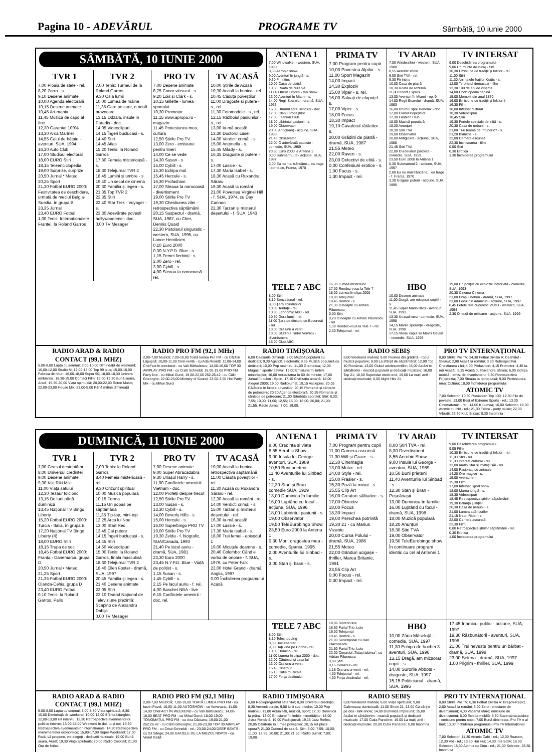Pagina 10 - ADEVĂRUL PROGRAME TV Sâmbătă, 10 iunie 2000
SÂMBĂTĂ, 10 IUNIE 2000
TVR 1
7,00 Ploaia de stele - rel.
8,20 Zorro - s.
9,10 Desene animate
10,00 Agenda electorală
10,15 Desene animate
10,45 Art-mania
11,45 Muzica de capo al fine
12,30 Garantat 100%
13,30 Arca Marinei
14,55 Calul de bătaie - aventuri, SUA, 1994
16,30 Auto Club
17,00 Studioul electoral
18,00 EURO Știri
18,15 Teleenciclopedia
19,00 Surprize, surprize
20,50 Jurnal * Meteo
20,25 Sport
21,30 Fotbal EURO 2000: Festivitatea de deschidere, urmată de meciul Belgia-Suedia, în grupa B
23,35 Jurnal
23,40 EURO Fotbal
1,00 Tenis: Internaționalele Franței, la Roland Garros
TVR 2
7,00 Tenis: Turneul de la Roland Garros
9,30 Osia lumii
10,00 Lumea de mâine
11,35 Care pe care, o nouă provocare
13,15 Odzala, insule în Paradis - doc.
14,05 Videoclipuri
14,15 Îngeri buclucași - s.
14,40 Știri
14,45 Atlas
15,20 Tenis: la Roland Garros
17,30 Femeia misterioasă - s.
18,30 Telejurnal TVR 2
18,45 Lumini și umbre - s.
19,40 Un secol de cinema
20,30 Familia și legea - s.
21,35 Top TVR 2
22,35 Știri
22,40 Star Trek - Voyager - s.
23,30 Adevărate povești hollywoodiene - doc.
0,00 TV Mesager
PRO TV
7,00 Desene animate
8,25 Conor viteazul - s.
9,20 Lois și Clark - s.
10,15 Gillette - lumea sportului
10,30 Promotor
11,15 www.apropo.ro - magazin
11,45 Protesiunea mea, cultura
12,50 Știrile Pro TV
13,00 Zero - emisiune pentru tineri
14,00 Ce se vede
14,30 Susan - s
15,00 Cybill - s.
15,30 Echipa mol
15,45 Hercule - s.
16,30 Profashion
17,00 Steaua ta norocoasă - divertisment
19,00 Știrile Pro TV
19,30 Chestiunea zilei - retrospectiva săptămânii
20,15 Suspectul - dramă, SUA, 1987, cu Cher, Dennis Quaid
22,30 Pistolarul singuratic - western, SUA, 1995, cu Lance Henriksen
0,10 Euro 2000
0,30 N.Y.P.D. Blue - s
1,15 Femei fierbinți - s.
2,00 Zero - rel.
3,00 Cybill - s.
4,00 Steaua ta norocoasă - rel.
TV ACASĂ
10,00 Știrile de Acasă
10,30 Acasă la bunica - rel.
10,45 Căsuța poveștilor
11,00 Dragoste și putere - s., rel.
11,30 Fotomodele - s., rel.
12,15 Războiul pasiunilor - s., rel.
13,00 Ia-mă acasă!
13,30 Doctorul casei
14,00 Verdict: crimă! - s.
15,00 Antonella - s.
15,45 Milady - s.
16,35 Dragoste și putere - s.
17,00 Lassie - s.
17,30 Maria Isabel - s.
18,30 Acasă cu Ruxandra Săraru
19,30 Acasă la români
21,00 Povestea Virginei Hill - f. SUA, 1974, cu Day Cannon
22,30 Tarzan și misterul deșertului - f. SUA, 1943
ANTENA 1
7,00 Windwalker - western, SUA, 1980
8,55 Aerobic show
9,00 Aventuri în junglă - s.
9,30 Fir intins
10,00 Casa de piatră
10,30 Roata de rezervă
11,00 Orient Expres - talk show
13,00 Aventuri în Miami - s.
14,00 Regii Soarelui - dramă, SUA, 1963
16,00 Drumul spre Benclux - doc.
17,00 Clanul Popeștilor
17,30 Fashion Club
18,00 Libirintul pasiunii - s.
19,00 Observator
20,00 Antigloanț - acțiune, SUA, 1988
21,45 Observator
22,00 O adevărată pacoste - comedie, SUA, 1959
23,50 Euro 2000 la Antena 1
0,30 Submarinul 2 - acțiune, SUA, 1997
2,00 Ea nu mai trăncăne... ea trage - comedie, Franța, 1970
PRIMA TV
7,00 Program pentru copii
10,00 Povestea Alpilor - s.
11,00 Sport Magazin
14,00 Impact
14,30 Exploziv
15,00 Viper - s. rel.
16,00 Salvați de clopoțel - s.
17,00 Viper - s.
18,00 Focus
18,30 Impact
19,10 Cavalerul rătăcitor - s.
20,00 Grădini de piatră - dramă, SUA, 1987
21,55 Meteo
22,00 Raven - s.
23,00 Detectivi de elită - s.
0,00 Confesiuni erotice - s.
1,00 Focus - s.
1,30 Impact - rel.
TV ARAD
7,00 Windwalker - western, SUA, 1980
8,55 Aerobic show
9,00 Știri TVA - rel.
9,30 Fir intins
10,00 Casa de piatră
10,30 Roata de rezervă
11,00 Orient Expres
13,00 Aventuri în Miami - ep. 9
14,00 Regii Soarelui - dramă, SUA, 1963
16,00 Drumul spre Benelux - doc.
17,00 Clanul Popeștilor
17,30 Fashion Club
18,00 Muzică populară
18,20 Anunțuri
18,30 Știri TVA
19,00 Observator
20,00 Antigloanț - acțiune, SUA, 1988
21,45 Știri TVA
22,00 O adevărat pacoste - comedie, SUA, 1959
23,50 Euro 2000 la Antena 1
0,30 Submarinul 2 - acțiune, SUA, 1997
2,00 Ea nu mai trăncăne... ea trage - f. Franța, 1970
3,30 Ucigașii puterii - acțiune, SUA, 1995
TV INTERSAT
9,00 Deschiderea programului
9,00 Un munte de curaj - film
10,30 Emisiune de tradiții și folclor - rel.
11,00 Știri
11,30 Animalele fraților Kratts - s.
12,00 Teroristul demascat - film
13,30 100 de ani de cinema
14,00 Enciclopedia canină
15,00 Memorii din anul 1870
16,00 Emisiune de tradiții și folclor II
16,30 Film
18,00 Intersat cultural
18,30 Videoclipuri
18,45 Știri
19,30 Forțele speciale de elită - s.
20,30 Casa de nebuni - s.
21,00 Ți-e teamă de întuneric? - s.
21,20 Blanche - s.
22,00 Camera ascunsă
22,30 Închisoarea - film
0,00 Știri
0,30 Erotica
1,30 Închiderea programului
TELE 7 ABC
8,00 Știri
8,10 Senzațional - rel.
9,00 Țara spiridușilor
10,00 Tentații - rel.
10,30 Economic ABC - rel.
10,50 Gura lumii - rel.
11,00 Țara de dincolo de București - rel.
13,00 Ora unu a venit
13,05 Studioul Tudor Vornicu - divertisment
16,00 Club ABC
16,30 Lumea misterelor
17,00 Rendez-vous la Tele 7
18,00 Lumea în clipa 2000
19,00 Telejurnal
19,45 Derrick - s.
21,30 O noapte cu Adrian Păunescu
0,00 Știri
0,20 O noapte cu Adrian Păunescu - rel.
1,30 Rendez-vous la Tele 7 - rel.
2,30 Telejurnal - rel.
HBO
10,00 Desene animate
11,00 Dragă, am micșorat copiii! - s.
11,45 Super Mario Bros - aventuri, SUA, 1993
13,30 Uriașul meu - comedie, SUA, 1998
14,15 Marile speranțe - dragoste, SUA, 1998
17,15 Vreau capul lui Mavis Davis! - comedie, SUA, 1998
19,00 Un polițist cu explozie întârziată - comedie, SUA, 1993
20,30 Cinema Cinema
21,00 Orașul nebun - dramă, SUA, 1997
23,00 Focul din adâncuri - acțiune, SUA, 1997
0,45 Fetele rele cuceresc Vestul - western, SUA, 1994
2,30 O mizâ de milioane - acțiune, SUA, 1999
RADIO ARAD & RADIO CONTACT (99,1 MHZ)
5,00-8,00 Lupta cu somnul; 8,00-10,00 Dimineață de weekend; 10,00-12,00 Studio M; 12,00-15,00 Top 99 plus; 15,00-16,00 Fabrica de hituri; 16,00-18,00 Super 50; 18,00-18,30 Univers ambiental; 18,30-19,00 Contact Film; 19,00-19,30 Bună seara, Arad!; 19,30-20,00 Viața spirituală; 20,00-22,00 Roton Music; 22,00-23,00 House Mix; 23,00-5,00 Până mâine dimineață
RADIO PRO FM (92,1 MHz)
2,00-7,00 Muzică; 7,00-10,00 Toată lumea Pro FM - cu Cătălin Lăpușcă; 10,00-11,00 Ciné-verité - cu Ada Rosetti; 11,00-14,00 CheFact în weekend - cu Vali Bărbulescu; 14,00-16,00 TOP 30 AIRPLAY PRO FM - cu Cristi Schnebli; 16,00-19,00 PRO FM Party line - cu Mihai Gurci; 19,00-22,00 252.26.42 - cu Călin Gheorghe; 22,00-23,00 Ministry of Sound; 23,00-3,00 Hot Party Mix - cu Mihai Gurci
RADIO TIMIȘOARA
6,00 Ceasurile dimineții; 8,00 Muzică populară cu dedicații; 9,30 Agendă electorală; 9,35 Muzică populară cu dedicații; 10,00 Pop matineu; 11,00 Gramatica; 12,00 Magazin sportiv estival; 13,00 Emisiune în limbile minoritaților; 16,00 Actualitatea în 60 de minute; 17,00 Jurnal în culori - Sport; 17,10 Civilizația umană; 18,00 Alegeri 2000; 19,00 Radiojurnal; 19,15 Asclepios; 20,05 Călătorie în lumea poveștilor; 20,15 Romanțe și cântece de petrecere; 20,30 Agenda electorală; 20,35 Romanțe și cântece de petrecere; 21,00 Sâmbăta sportivă; Știri: 6,00; 7,55; 10,00; 11,00; 12,55; 16,00; 18,00; 20,00; 21,00; 21,55. Radio Jurnal: 7,00; 19,00.
RADIO SEBIȘ
6,00 Weekend matinal; 8,00 Floarea din grădină - topul muzicii populare; 9,00 La sfârșit de săptămână; 12,00 Top 10 România; 13,00 Clubul adolescenților; 15,00 Astăzi te sărbătorim - muzică populară și dedicații muzicale; 16,00 Top 21; 18,00 Superstar week-end; 19,00 La mulți ani! - dedicații muzicale; 0,00 Night Hits 21
PRO TV INTERNAȚIONAL
0,00 Știrile Pro TV; 24,30 Fotbal Divizia A: Ceahlăul - Steaua; 2,00 Acasă la români; 3,30 Retrospectivă. Chestiunea zilei; 4,00 Profashion; 4,15 Promotor; 4,45 Ia-mă Acasă!; 5,15 Acasă cu Ruxandra Săraru; 6,00 Echipa mobilă - emis. de divertisment; 6,30 Retrospectiva Pr(o)cezia; 7,00 Steaua ta norocoasă; 9,00 Profesiunea mea: Cultura; 10,00 Închiderea programului
ATOMIC TV
7,00 Selector; 10,30 Romanian Top 100; 12,30 File de poveste; 13,00 Best of Extreme Sports - rel.; 13,30 Cinematomic - rel.; 14,00 K Lumea; 16,00 Selector; 18,30 Atomix cu INA - rel.; 21,30 Febra - party music; 22,30 Vibrații; 23,30 Klub Bizzar; 0,30 Insomnia
DUMINICĂ, 11 IUNIE 2000
TVR 1
7,00 Ceasul deșteptător
8,00 Universul credinței
9,00 Desene animate
9,30 Kiki Riki Miki
11,00 Viața satului
12,30 Tezaur folcloric
13,15 De luni până duminică
13,45 Național TV Bingo Liberty
15,20 Fotbal EURO 2000: Turcia - Italia, în grupa B
17,20 Național TV Bingo Liberty (II)
18,00 EURO Știri
18,15 Trupa de șoc
18,45 Fotbal EURO 2000: Franța - Danemarca, grupa D
20,50 Jurnal • Meteo
21,25 Sport
21,35 Fotbal EURO 2000: Olanda-Cehia, grupa D
23,40 EURO Fotbal
0,10 Tenis: la Roland Garros, Paris
TVR 2
7,00 Tenis: la Roland Garros
8,40 Femeia misterioasă - rel.
9,30 Orizont spiritual
10,00 Muzică populară
10,15 Ferma
11,15 Un popas pe săptămână
11,35 Tip-top, mini-top
12,25 Arca lui Noe
13,00 Start Rec
13,45 Cai putere
14,15 Îngeri bucluc­ași - s.
14,45 Știri
14,50 Videoclipuri
15,00 Tenis: la Roland Garros, finala masculină
18,30 Telejurnal TVR 2
18,40 Ellen Foster - dramă, SUA, 1997
20,45 Familia și legea - s.
21,40 Desene animate
22,05 Știri
22,10 Teatrul Național de Televiziune prezintă: Scapino de Alexandru Dabija
0,00 TV Mesager
PRO TV
7,00 Desene animate
9,00 Super Abracadabra
9,30 Uriașul Harry - s.
11,00 Conflictele omenirii: Vietnam - doc.
12,00 Profeții despre trecut
12,50 Știrile Pro TV
13,00 Susan - s.
13,30 Cybill - s.
14,00 Beverly Hills - s.
15,00 Hercule - s.
16,00 Superbingo PRO TV
19,00 Știrile Pro TV
19,30 Zelda - f. biografic, SUA/Canada, 1993
21,40 Pe lacul auriu - dramă, SUA, 1981
23,30 Euro 2000
23,45 N.Y.P.D. Blue - Viață de polițist - s.
1,15 Susan - s.
1,45 Cybill - s.
2,15 Pe lacul auriu - f. rel.
4,00 Baschet NBA - live
6,15 Conflictele omenirii - doc. rel.
TV ACASĂ
10,00 Acasă la bunica - retrospectiva săptămânii
11,00 Căsuța poveștilor - rel.
11,30 Acasă cu Ruxandra Săraru - rel.
12,30 Acasă la români - rel.
14,00 Verdict: crimă! - s.
15,00 Tarzan și misterul deșertului - rel.
16,30 Ia-mă acasă!
17,00 Lassie - s.
17,30 Maria Isabel - s.
18,00 Trei femei - episodul 1
19,00 Micuțele doamne - s.
20,40 Colombo: Când e vorba de onoare - f. SUA, 1976, cu Peter Falk
22,00 Hotel Grand - dramă, Anglia, 1997
0,00 Închiderea programului Acasă
ANTENA 1
8,00 Credința și viața
8,55 Aerobic Show
9,00 Insula lui George - aventuri, SUA, 1989
10,50 Buni prieteni
11,40 Aventurile lui Sinbad - s.
12,30 Stan și Bran - comedie SUA, 1929
13,00 Duminica în familie
16,00 Luptând cu focul - acțiune, SUA, 1996
18,00 Labirintul pasiunii - s.
19,00 Observator
19,50 TeleEurobingo Show
23,50 Euro 2000 la Antena 1
0,30 Mori, dragostea mea - comedie, Spania, 1995
2,00 Aventurile lui Sinbad - s.
3,00 Stan și Bran - s.
PRIMA TV
7,00 Program pentru copii
11,00 Camera ascunsă
11,30 Will și Grace - s.
12,30 Cinemagia
13,00 Motor - rel.
14,00 Style - rel.
15,00 Frasier - s.
15,30 Pozâ la minut - s.
15,55 Clip Art
16,00 Creaturi sălbatice - s.
17,00 Obiectiv
18,00 Focus
18,30 Impact
19,00 Perechea potrivită
19,30 21 - cu Marius Vizante
20,00 Cursa Polului - dramă, SUA, 1986
21,55 Meteo
22,00 Gânduri ucigașe - thriller, Marea Britanie, 1991
23,55 Clip Art
0,00 Focus - rel.
0,30 Impact - rel.
TV ARAD
8,00 Știri TVA - rel.
8,30 Divertisment
8,55 Aerobic Show
9,00 Insula lui George - aventuri, SUA, 1969
10,50 Buni prieteni
11,40 Aventurile lui Sinbad - s.
12,30 Stan și Bran - Pușcăriașii
13,00 Duminica în familie
16,00 Luptând cu focul - dramă, SUA, 1998
18,00 Muzică populară
18,20 Anunțuri
18,30 Știri TVA
19,00 Observator
19,50 TeleEurobingo show
În continuare program identic cu cel al Antenei 1
TV INTERSAT
9,00 Deschiderea programului
9,05 Film
10,30 Emisiune de tradiții și folclor - rel.
11,00 Știri - rel.
11,30 Intersat cultural - rel.
12,00 Audio Star și invitații săi - rel.
14,00 Pasionați de animale
14,20 Ore magice - s.
15,00 Aventurierii
15,30 Film
17,00 Intersat Sport show
18,00 Marea junglă - s.
18,30 Videoclipuri
18,45 Retrospectiva știrilor săptămânii
19,30 Balanța justiției
20,30 Casa de nebuni - s.
21,00 Lumea adâncurilor
21,15 Neon Rider - s.
22,00 Camera ascunsă
22,30 Film
0,00 Retrospectiva știrilor săptămânii - rel.
0,30 Erotica
1,00 Închiderea programului
TELE 7 ABC
8,00 Știri
8,10 Teleshopping
8,30 Documentar
9,00 Dați vina pe Corina - rel.
10,00 Domino - rel.
11,00 Lumea în clipa 2000 - doc.
12,00 Cântecul și casa lui
13,00 Ora unu a venit
15,45 Cinetour
16,15 Cutia muzicală
17,00 Forța destinului
18,00 Sincron live
18,50 Pariul Trio. Loto
19,00 Telejurnal
19,45 Derrick - s.
21,00 Senzațional cu Dan Diaconescu
21,50 Pariul Trio. Loto
22,00 Cenaclul „Totuși iubirea", cu Adrian Păunescu
0,00 Știri
0,15 Cenaclul - rel.
1,15 Ora unu a venit - rel.
4,00 Telejurnal - rel.
4,30 Forța destinului - rel.
HBO
10,00 Zâna Măseluță - comedie, SUA, 1997
11,30 Echipa de hochei 3 - aventuri, SUA, 1996
13,15 Dragă, am micșorat copiii - s.
14,00 Surorile Abbots - dragoste, SUA, 1997
15,15 Politicianul - dramă, SUA, 1996
17,45 Inamicul public - acțiune, SUA, 1997
19,30 Răzbunătorii - aventuri, SUA, 1998
21,00 Trei neveste pentru un bărbat - dramă, SUA, 1998
23,00 Selena - dramă, SUA, 1997
1,00 Pilgrim - thriller, SUA, 1999
RADIO ARAD & RADIO CONTACT (99,1 MHZ)
5,00-8,00 Lupta cu somnul; 8,00-8,30 Viața spirituală; 8,30-10,00 Dimineață de weekend; 10,00-12,00 Sfânta Liturghie; 12,00-13,00 Hit interviu; 12,30 Retrospectiva evenimentelor politice interne; 13,00-15,00 Weekend în doi: tu și noi; 13,30 Retrospectiva evenimentelor internaționale; 14,30 Retrospectiva evenimentelor economice; 15,00-17,00 Super Weekend; 17,00 Radu vă propune, voi alegeți - dedicații muzicale; 19,00 Bună seara, Arad!; 19,30 Viața spirituală; 20,00 Radio Cocktail; 21,00 Ora de fotbal
RADIO PRO FM (92,1 MHz)
2,00-7,00 MUZICĂ; 7,00-10,00 TOATĂ LUMEA PRO FM - cu Iustin Pavel; 10,00-11,00 AUTOSHOW - cu Vovenanu; 11,00-14,00 CheFACT ÎN WEEKEND - cu Vali Bărbulescu; 14,00-18,00 BEAT PRO FM - cu Mihai Gurci; 18,00-19,00 TONOMATUL PRO FM - cu Ana Dăcianu; 19,00-21,00 252.26.42 - cu Călin Gheorghe; 21,00-23,00 TOP 30 AIRPLAY PRO FM - cu Cristi Schnebli - rel.; 23,00-24,00 DEEP BEATS - cu DJ Sânge; 24,00 GAIȚELE DE LA MIEZUL NOPȚII - cu Viorel Gaiță
RADIO TIMIȘOARA
6,00 Radioprogramul sătenilor; 8,00 Universul credinței; 8,30 Armonii corale; 9,00 Unii sub tricolor; 10,00 Pop matineu; 11,00 Actualități, muzică, sport; 12,00 Duminica la prânz; 13,00 Emisiune în limbile minorităților; 18,00 Astra Română; 19,00 Radiojurnal; 19,15 Jazz Reflex; 20,05 Călătorie în lumea poveștilor; 20,15 Vă place opera?; 21,00 Curierul de seară; Știri: 6,00; 7,55; 10,00; 11,00; 12,55; 20,00; 21,00; 21,55. Radio Jurnal: 7,00; 19,00.
RADIO SEBIȘ
6,00 Weekend matinal; 8,00 Viața spirituală; 9,00 Cafeneaua duminicală; 11,00 Show 21; 13,00 Cu cărțile pe dos - talk-show; 14,00 Duminica împreună; 15,00 Astăzi te sărbătorim - muzică populară și dedicații muzicale; 17,00 Cutia Pandorei; 19,00 La mulți ani! - dedicații muzicale; 20,00 Cutia Pandorei; 0,00 Insomnii
PRO TV INTERNAȚIONAL
0,00 Știrile Pro TV; 0,30 Fotbal Divizia A: Brașov-Rapid; 2,00 Acasă la români; 3,00 Zero - emisiune de divertisment; 4,00 Vacanța Mare; emisiune de divertisment; 5,00 Echipa mobilă; 5,30 Superabracadabra - emisiune pentru copii; 7,00 Bună dimineața, Pro TV e al tău!; 10,00 Închiderea programului Pro TV Internațional
ATOMIC TV
7,00 Selector; 11,30 Atomic Café - rel.; 12,00 Reactor; 12,30 Vot - rel.; 13,30 Hai Hui; 14,00 Interactiv; 16,00 Selector; 18,30 Atomix cu Dinu - rel.; 21,30 Selector; 23,30 Insomnia